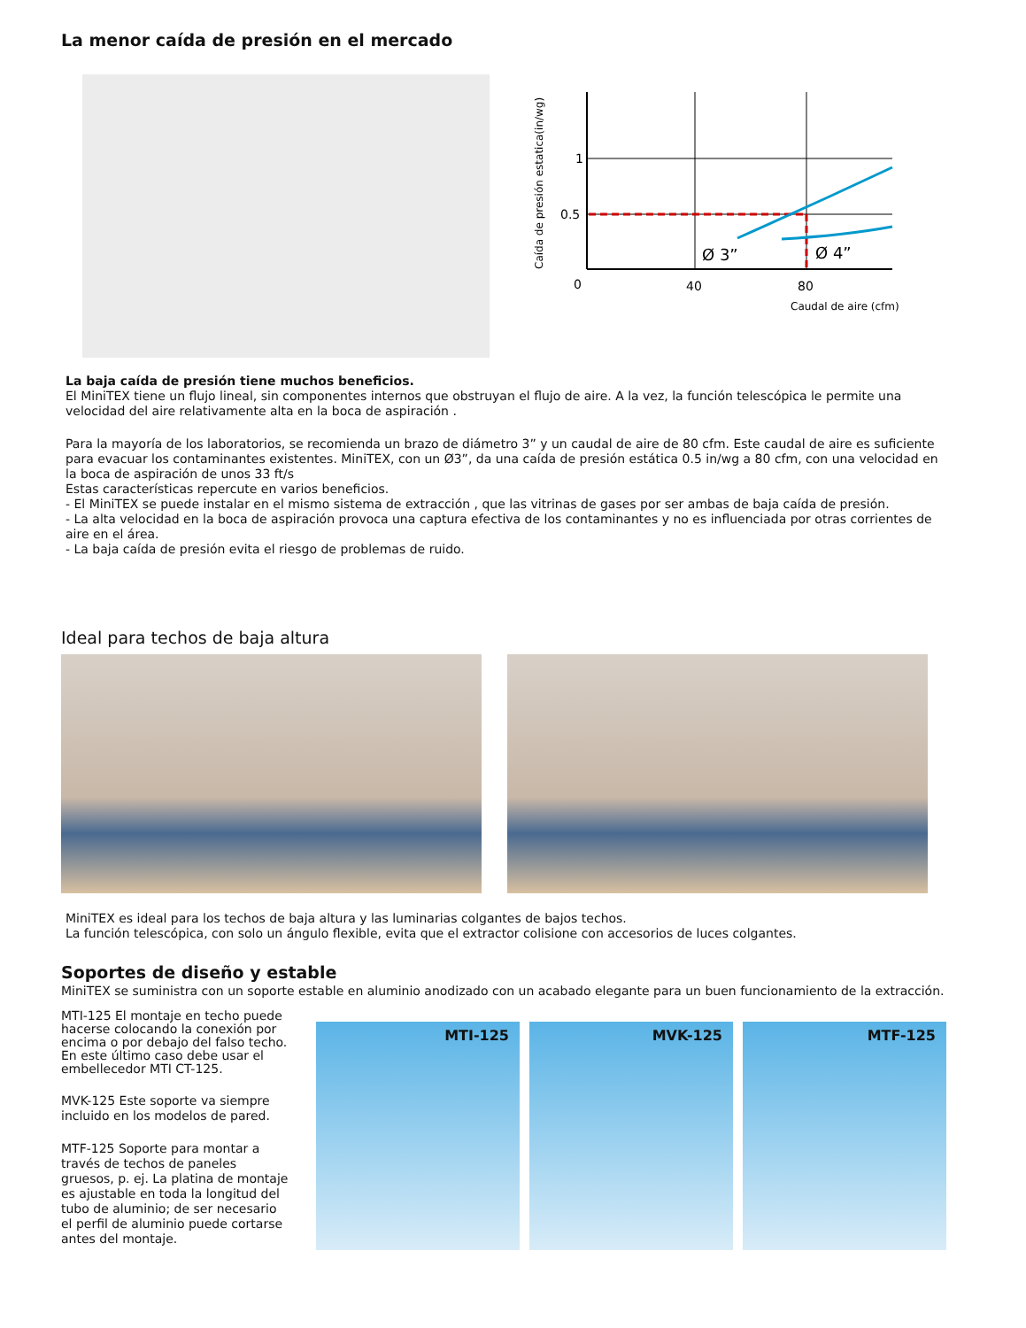La menor caída de presión en el mercado
Caída de presión estatica(in/wg)
1
0.5
0
40
80
Ø 3”
Ø 4”
Caudal de aire (cfm)
La baja caída de presión tiene muchos beneficios.
El MiniTEX tiene un flujo lineal, sin componentes internos que obstruyan el flujo de aire. A la vez, la función telescópica le permite una velocidad del aire relativamente alta en la boca de aspiración .
Para la mayoría de los laboratorios, se recomienda un brazo de diámetro 3” y un caudal de aire de 80 cfm. Este caudal de aire es suficiente para evacuar los contaminantes existentes. MiniTEX, con un Ø3”, da una caída de presión estática 0.5 in/wg a 80 cfm, con una velocidad en la boca de aspiración de unos 33 ft/s
Estas características repercute en varios beneficios.
- El MiniTEX se puede instalar en el mismo sistema de extracción , que las vitrinas de gases por ser ambas de baja caída de presión.
- La alta velocidad en la boca de aspiración provoca una captura efectiva de los contaminantes y no es influenciada por otras corrientes de aire en el área.
- La baja caída de presión evita el riesgo de problemas de ruido.
Ideal para techos de baja altura
MiniTEX es ideal para los techos de baja altura y las luminarias colgantes de bajos techos.
La función telescópica, con solo un ángulo flexible, evita que el extractor colisione con accesorios de luces colgantes.
Soportes de diseño y estable
MiniTEX se suministra con un soporte estable en aluminio anodizado con un acabado elegante para un buen funcionamiento de la extracción.
MTI-125 El montaje en techo puede hacerse colocando la conexión por encima o por debajo del falso techo. En este último caso debe usar el embellecedor MTI CT-125.
MVK-125 Este soporte va siempre incluido en los modelos de pared.
MTF-125 Soporte para montar a través de techos de paneles gruesos, p. ej. La platina de montaje es ajustable en toda la longitud del tubo de aluminio; de ser necesario el perfil de aluminio puede cortarse antes del montaje.
MTI-125
MVK-125
MTF-125